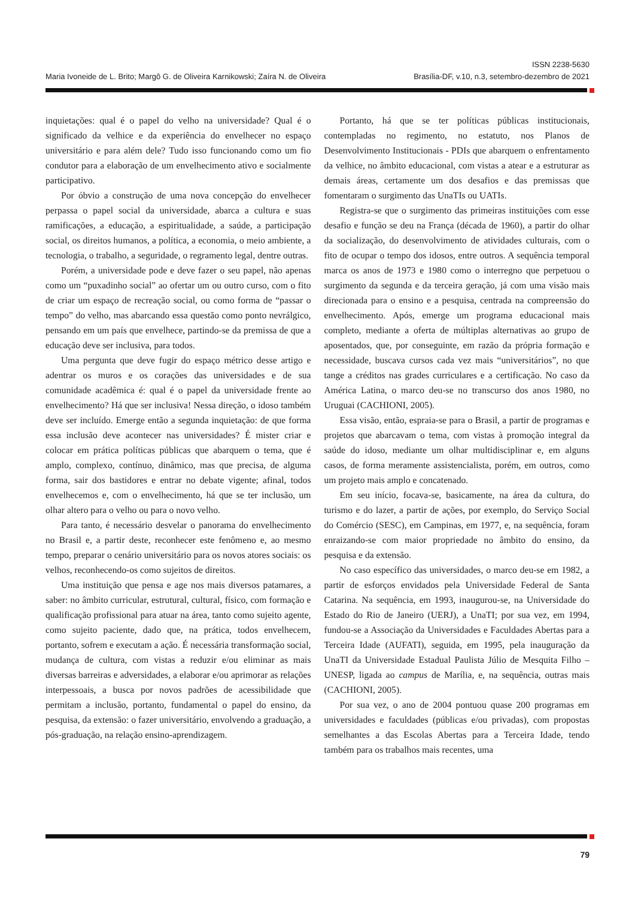ISSN 2238-5630
Brasília-DF, v.10, n.3, setembro-dezembro de 2021
Maria Ivoneide de L. Brito; Margô G. de Oliveira Karnikowski; Zaíra N. de Oliveira
inquietações: qual é o papel do velho na universidade? Qual é o significado da velhice e da experiência do envelhecer no espaço universitário e para além dele? Tudo isso funcionando como um fio condutor para a elaboração de um envelhecimento ativo e socialmente participativo.
Por óbvio a construção de uma nova concepção do envelhecer perpassa o papel social da universidade, abarca a cultura e suas ramificações, a educação, a espiritualidade, a saúde, a participação social, os direitos humanos, a política, a economia, o meio ambiente, a tecnologia, o trabalho, a seguridade, o regramento legal, dentre outras.
Porém, a universidade pode e deve fazer o seu papel, não apenas como um “puxadinho social” ao ofertar um ou outro curso, com o fito de criar um espaço de recreação social, ou como forma de “passar o tempo” do velho, mas abarcando essa questão como ponto nevrálgico, pensando em um país que envelhece, partindo-se da premissa de que a educação deve ser inclusiva, para todos.
Uma pergunta que deve fugir do espaço métrico desse artigo e adentrar os muros e os corações das universidades e de sua comunidade acadêmica é: qual é o papel da universidade frente ao envelhecimento? Há que ser inclusiva! Nessa direção, o idoso também deve ser incluído. Emerge então a segunda inquietação: de que forma essa inclusão deve acontecer nas universidades? É mister criar e colocar em prática políticas públicas que abarquem o tema, que é amplo, complexo, contínuo, dinâmico, mas que precisa, de alguma forma, sair dos bastidores e entrar no debate vigente; afinal, todos envelhecemos e, com o envelhecimento, há que se ter inclusão, um olhar altero para o velho ou para o novo velho.
Para tanto, é necessário desvelar o panorama do envelhecimento no Brasil e, a partir deste, reconhecer este fenômeno e, ao mesmo tempo, preparar o cenário universitário para os novos atores sociais: os velhos, reconhecendo-os como sujeitos de direitos.
Uma instituição que pensa e age nos mais diversos patamares, a saber: no âmbito curricular, estrutural, cultural, físico, com formação e qualificação profissional para atuar na área, tanto como sujeito agente, como sujeito paciente, dado que, na prática, todos envelhecem, portanto, sofrem e executam a ação. É necessária transformação social, mudança de cultura, com vistas a reduzir e/ou eliminar as mais diversas barreiras e adversidades, a elaborar e/ou aprimorar as relações interpessoais, a busca por novos padrões de acessibilidade que permitam a inclusão, portanto, fundamental o papel do ensino, da pesquisa, da extensão: o fazer universitário, envolvendo a graduação, a pós-graduação, na relação ensino-aprendizagem.
Portanto, há que se ter políticas públicas institucionais, contempladas no regimento, no estatuto, nos Planos de Desenvolvimento Institucionais - PDIs que abarquem o enfrentamento da velhice, no âmbito educacional, com vistas a atear e a estruturar as demais áreas, certamente um dos desafios e das premissas que fomentaram o surgimento das UnaTIs ou UATIs.
Registra-se que o surgimento das primeiras instituições com esse desafio e função se deu na França (década de 1960), a partir do olhar da socialização, do desenvolvimento de atividades culturais, com o fito de ocupar o tempo dos idosos, entre outros. A sequência temporal marca os anos de 1973 e 1980 como o interregno que perpetuou o surgimento da segunda e da terceira geração, já com uma visão mais direcionada para o ensino e a pesquisa, centrada na compreensão do envelhecimento. Após, emerge um programa educacional mais completo, mediante a oferta de múltiplas alternativas ao grupo de aposentados, que, por conseguinte, em razão da própria formação e necessidade, buscava cursos cada vez mais “universitários”, no que tange a créditos nas grades curriculares e a certificação. No caso da América Latina, o marco deu-se no transcurso dos anos 1980, no Uruguai (CACHIONI, 2005).
Essa visão, então, espraia-se para o Brasil, a partir de programas e projetos que abarcavam o tema, com vistas à promoção integral da saúde do idoso, mediante um olhar multidisciplinar e, em alguns casos, de forma meramente assistencialista, porém, em outros, como um projeto mais amplo e concatenado.
Em seu início, focava-se, basicamente, na área da cultura, do turismo e do lazer, a partir de ações, por exemplo, do Serviço Social do Comércio (SESC), em Campinas, em 1977, e, na sequência, foram enraizando-se com maior propriedade no âmbito do ensino, da pesquisa e da extensão.
No caso específico das universidades, o marco deu-se em 1982, a partir de esforços envidados pela Universidade Federal de Santa Catarina. Na sequência, em 1993, inaugurou-se, na Universidade do Estado do Rio de Janeiro (UERJ), a UnaTI; por sua vez, em 1994, fundou-se a Associação da Universidades e Faculdades Abertas para a Terceira Idade (AUFATI), seguida, em 1995, pela inauguração da UnaTI da Universidade Estadual Paulista Júlio de Mesquita Filho – UNESP, ligada ao campus de Marília, e, na sequência, outras mais (CACHIONI, 2005).
Por sua vez, o ano de 2004 pontuou quase 200 programas em universidades e faculdades (públicas e/ou privadas), com propostas semelhantes a das Escolas Abertas para a Terceira Idade, tendo também para os trabalhos mais recentes, uma
79